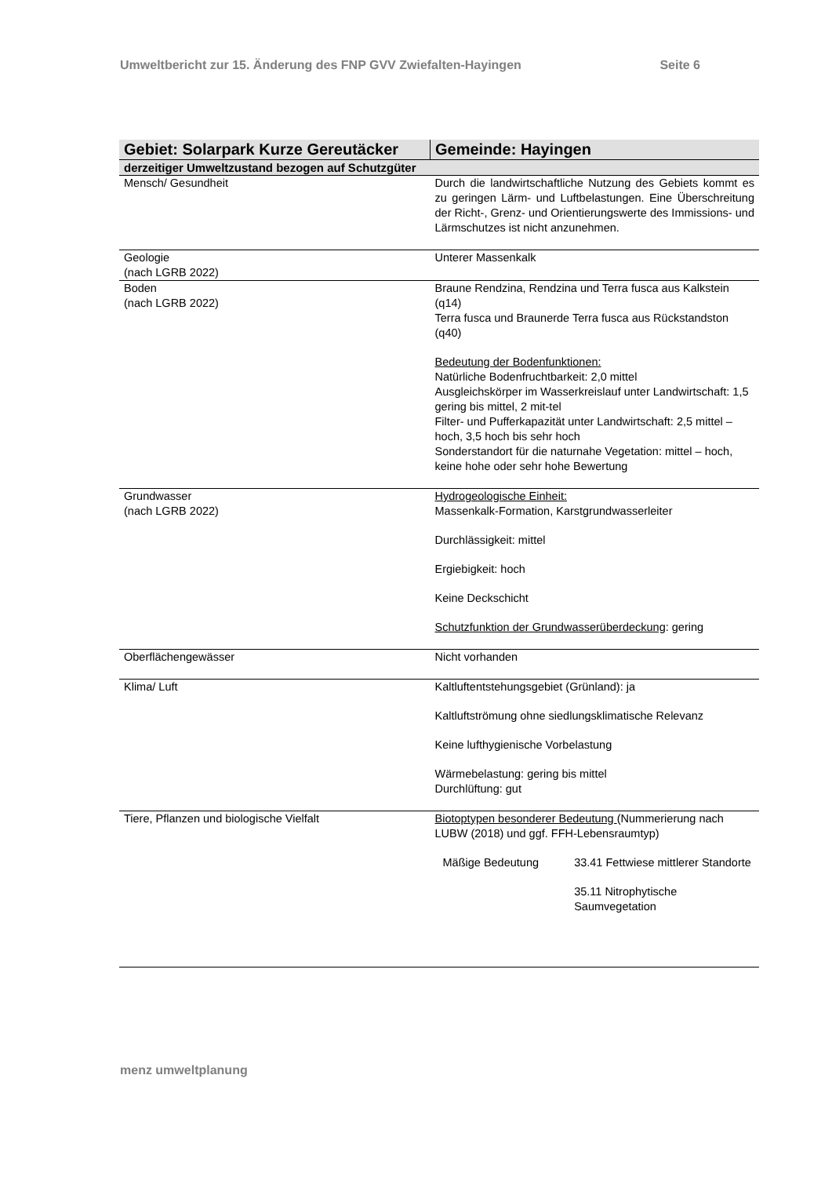Umweltbericht zur 15. Änderung des FNP GVV Zwiefalten-Hayingen Seite 6
| Gebiet: Solarpark Kurze Gereutäcker | Gemeinde: Hayingen |
| derzeitiger Umweltzustand bezogen auf Schutzgüter | |
| Mensch/ Gesundheit | Durch die landwirtschaftliche Nutzung des Gebiets kommt es zu geringen Lärm- und Luftbelastungen. Eine Überschreitung der Richt-, Grenz- und Orientierungswerte des Immissions- und Lärmschutzes ist nicht anzunehmen. |
| Geologie (nach LGRB 2022) | Unterer Massenkalk |
| Boden (nach LGRB 2022) | Braune Rendzina, Rendzina und Terra fusca aus Kalkstein (q14) Terra fusca und Braunerde Terra fusca aus Rückstandston (q40) Bedeutung der Bodenfunktionen: Natürliche Bodenfruchtbarkeit: 2,0 mittel Ausgleichskörper im Wasserkreislauf unter Landwirtschaft: 1,5 gering bis mittel, 2 mit-tel Filter- und Pufferkapazität unter Landwirtschaft: 2,5 mittel – hoch, 3,5 hoch bis sehr hoch Sonderstandort für die naturnahe Vegetation: mittel – hoch, keine hohe oder sehr hohe Bewertung |
| Grundwasser (nach LGRB 2022) | Hydrogeologische Einheit: Massenkalk-Formation, Karstgrundwasserleiter Durchlässigkeit: mittel Ergiebigkeit: hoch Keine Deckschicht Schutzfunktion der Grundwasserüberdeckung : gering |
| Oberflächengewässer | Nicht vorhanden |
| Klima/ Luft | Kaltluftentstehungsgebiet (Grünland): ja Kaltluftströmung ohne siedlungsklimatische Relevanz Keine lufthygienische Vorbelastung Wärmebelastung: gering bis mittel Durchlüftung: gut |
| Tiere, Pflanzen und biologische Vielfalt | Biotoptypen besonderer Bedeutung (Nummerierung nach LUBW (2018) und ggf. FFH-Lebensraumtyp) Mäßige Bedeutung 33.41 Fettwiese mittlerer Standorte 35.11 Nitrophytische Saumvegetation |
menz umweltplanung